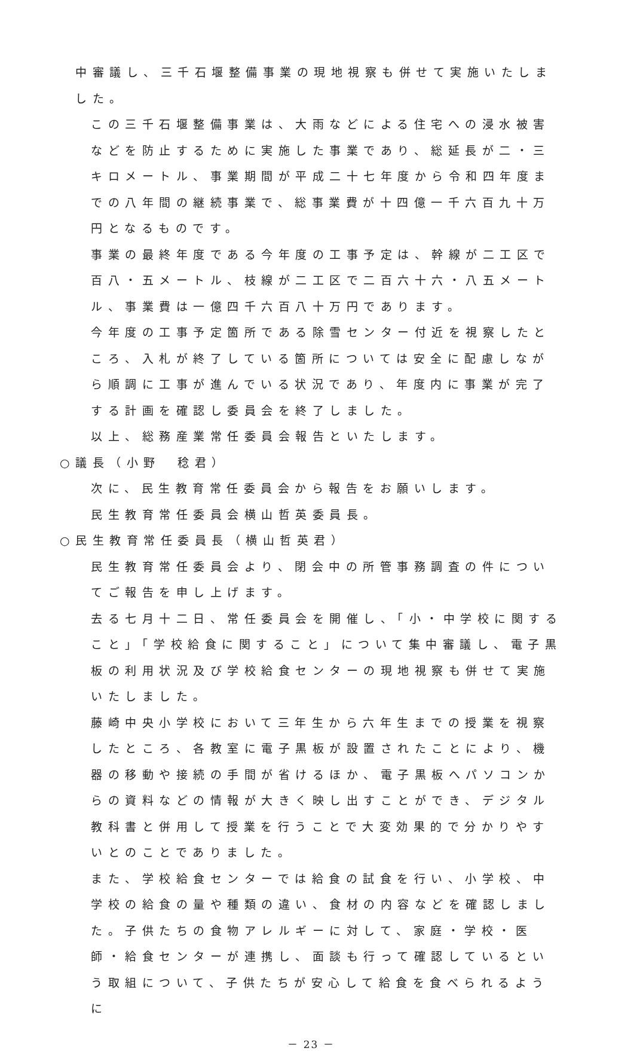中審議し、三千石堰整備事業の現地視察も併せて実施いたしました。
この三千石堰整備事業は、大雨などによる住宅への浸水被害などを防止するために実施した事業であり、総延長が二・三キロメートル、事業期間が平成二十七年度から令和四年度までの八年間の継続事業で、総事業費が十四億一千六百九十万円となるものです。
事業の最終年度である今年度の工事予定は、幹線が二工区で百八・五メートル、枝線が二工区で二百六十六・八五メートル、事業費は一億四千六百八十万円であります。
今年度の工事予定箇所である除雪センター付近を視察したところ、入札が終了している箇所については安全に配慮しながら順調に工事が進んでいる状況であり、年度内に事業が完了する計画を確認し委員会を終了しました。
以上、総務産業常任委員会報告といたします。
○議長（小野　稔君）
次に、民生教育常任委員会から報告をお願いします。
民生教育常任委員会横山哲英委員長。
○民生教育常任委員長（横山哲英君）
民生教育常任委員会より、閉会中の所管事務調査の件についてご報告を申し上げます。
去る七月十二日、常任委員会を開催し、「小・中学校に関すること」「学校給食に関すること」について集中審議し、電子黒板の利用状況及び学校給食センターの現地視察も併せて実施いたしました。
藤崎中央小学校において三年生から六年生までの授業を視察したところ、各教室に電子黒板が設置されたことにより、機器の移動や接続の手間が省けるほか、電子黒板へパソコンからの資料などの情報が大きく映し出すことができ、デジタル教科書と併用して授業を行うことで大変効果的で分かりやすいとのことでありました。
また、学校給食センターでは給食の試食を行い、小学校、中学校の給食の量や種類の違い、食材の内容などを確認しました。子供たちの食物アレルギーに対して、家庭・学校・医師・給食センターが連携し、面談も行って確認しているという取組について、子供たちが安心して給食を食べられるように
－ 23 －